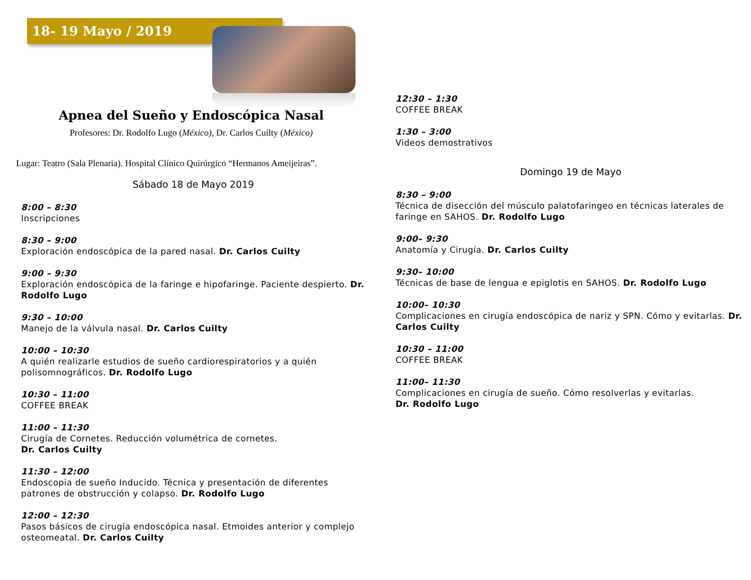18- 19 Mayo / 2019
Apnea del Sueño y Endoscópica Nasal
Profesores: Dr. Rodolfo Lugo (México), Dr. Carlos Cuilty (México)
Lugar: Teatro (Sala Plenaria). Hospital Clínico Quirúrgico “Hermanos Ameijeiras”.
Sábado 18 de Mayo 2019
8:00 – 8:30
Inscripciones
8:30 – 9:00
Exploración endoscópica de la pared nasal. Dr. Carlos Cuilty
9:00 – 9:30
Exploración endoscópica de la faringe e hipofaringe. Paciente despierto. Dr. Rodolfo Lugo
9:30 – 10:00
Manejo de la válvula nasal. Dr. Carlos Cuilty
10:00 – 10:30
A quién realizarle estudios de sueño cardiorespiratorios y a quién polisomnográficos. Dr. Rodolfo Lugo
10:30 – 11:00
COFFEE BREAK
11:00 – 11:30
Cirugía de Cornetes. Reducción volumétrica de cornetes.
Dr. Carlos Cuilty
11:30 – 12:00
Endoscopia de sueño Inducido. Técnica y presentación de diferentes patrones de obstrucción y colapso. Dr. Rodolfo Lugo
12:00 – 12:30
Pasos básicos de cirugía endoscópica nasal. Etmoides anterior y complejo osteomeatal. Dr. Carlos Cuilty
12:30 – 1:30
COFFEE BREAK
1:30 – 3:00
Videos demostrativos
Domingo 19 de Mayo
8:30 – 9:00
Técnica de disección del músculo palatofaringeo en técnicas laterales de faringe en SAHOS. Dr. Rodolfo Lugo
9:00– 9:30
Anatomía y Cirugía. Dr. Carlos Cuilty
9:30– 10:00
Técnicas de base de lengua e epiglotis en SAHOS. Dr. Rodolfo Lugo
10:00– 10:30
Complicaciones en cirugía endoscópica de nariz y SPN. Cómo y evitarlas. Dr. Carlos Cuilty
10:30 – 11:00
COFFEE BREAK
11:00– 11:30
Complicaciones en cirugía de sueño. Cómo resolverlas y evitarlas.
Dr. Rodolfo Lugo